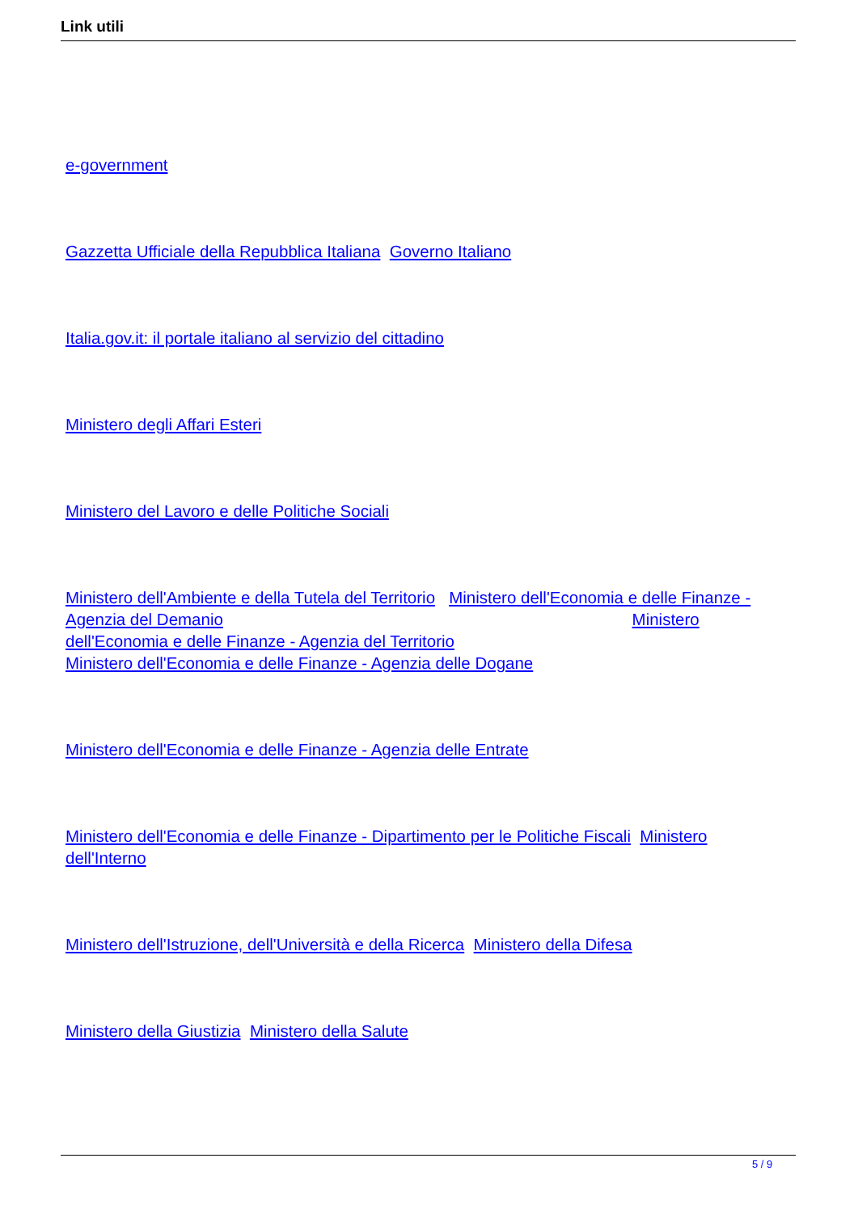Link utili
e-government
Gazzetta Ufficiale della Repubblica Italiana Governo Italiano
Italia.gov.it: il portale italiano al servizio del cittadino
Ministero degli Affari Esteri
Ministero del Lavoro e delle Politiche Sociali
Ministero dell'Ambiente e della Tutela del Territorio Ministero dell'Economia e delle Finanze - Agenzia del Demanio Ministero dell'Economia e delle Finanze - Agenzia del Territorio
Ministero dell'Economia e delle Finanze - Agenzia delle Dogane
Ministero dell'Economia e delle Finanze - Agenzia delle Entrate
Ministero dell'Economia e delle Finanze - Dipartimento per le Politiche Fiscali Ministero dell'Interno
Ministero dell'Istruzione, dell'Università e della Ricerca Ministero della Difesa
Ministero della Giustizia Ministero della Salute
5 / 9